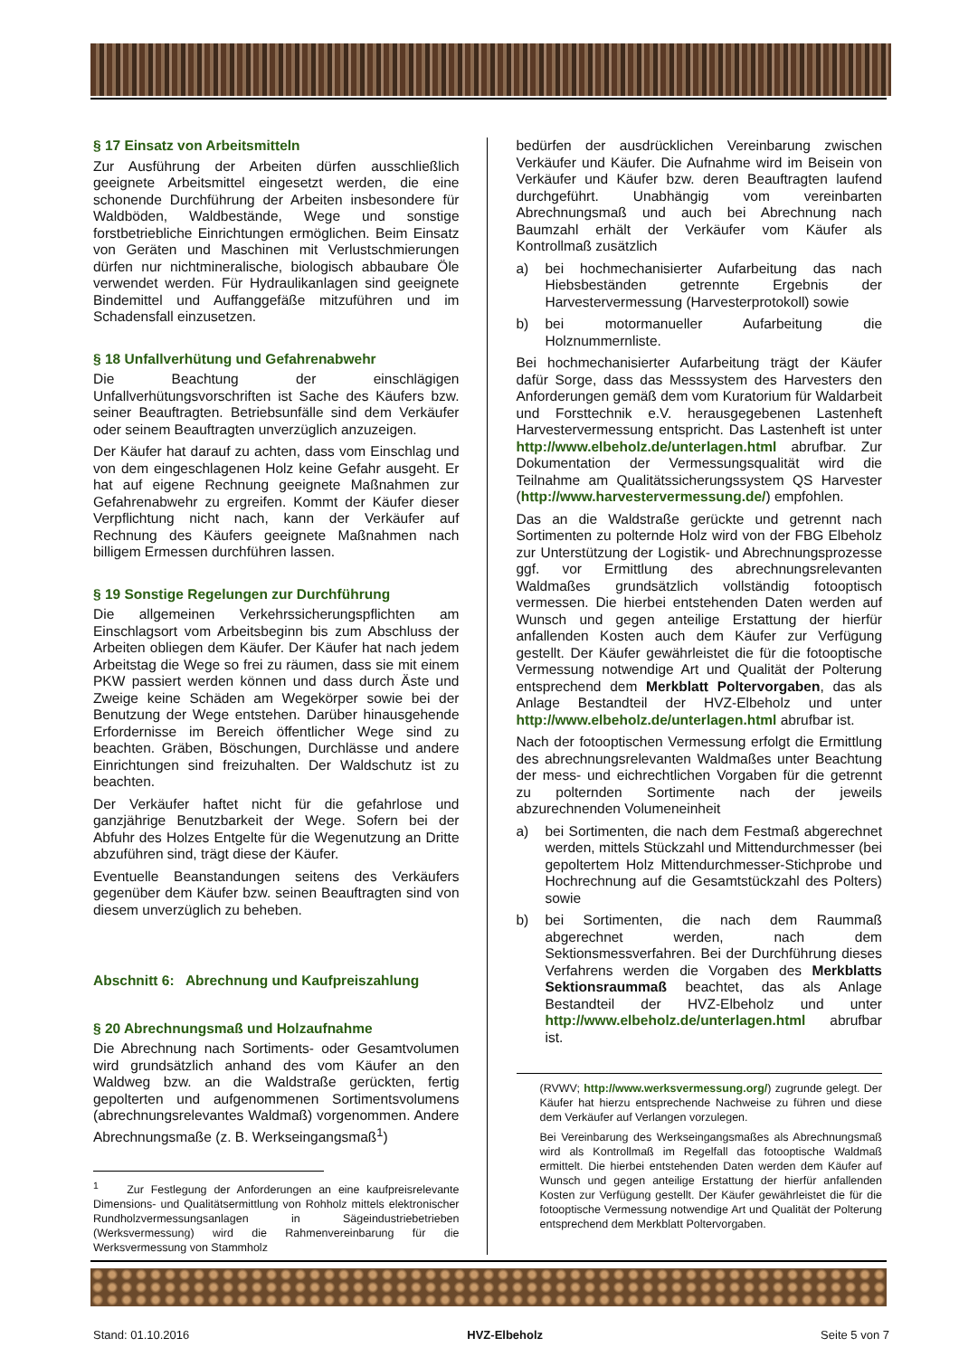§ 17 Einsatz von Arbeitsmitteln
Zur Ausführung der Arbeiten dürfen ausschließlich geeignete Arbeitsmittel eingesetzt werden, die eine schonende Durchführung der Arbeiten insbesondere für Waldböden, Waldbestände, Wege und sonstige forstbetriebliche Einrichtungen ermöglichen. Beim Einsatz von Geräten und Maschinen mit Verlustschmierungen dürfen nur nichtmineralische, biologisch abbaubare Öle verwendet werden. Für Hydraulikanlagen sind geeignete Bindemittel und Auffanggefäße mitzuführen und im Schadensfall einzusetzen.
§ 18 Unfallverhütung und Gefahrenabwehr
Die Beachtung der einschlägigen Unfallverhütungsvorschriften ist Sache des Käufers bzw. seiner Beauftragten. Betriebsunfälle sind dem Verkäufer oder seinem Beauftragten unverzüglich anzuzeigen.
Der Käufer hat darauf zu achten, dass vom Einschlag und von dem eingeschlagenen Holz keine Gefahr ausgeht. Er hat auf eigene Rechnung geeignete Maßnahmen zur Gefahrenabwehr zu ergreifen. Kommt der Käufer dieser Verpflichtung nicht nach, kann der Verkäufer auf Rechnung des Käufers geeignete Maßnahmen nach billigem Ermessen durchführen lassen.
§ 19 Sonstige Regelungen zur Durchführung
Die allgemeinen Verkehrssicherungspflichten am Einschlagsort vom Arbeitsbeginn bis zum Abschluss der Arbeiten obliegen dem Käufer. Der Käufer hat nach jedem Arbeitstag die Wege so frei zu räumen, dass sie mit einem PKW passiert werden können und dass durch Äste und Zweige keine Schäden am Wegekörper sowie bei der Benutzung der Wege entstehen. Darüber hinausgehende Erfordernisse im Bereich öffentlicher Wege sind zu beachten. Gräben, Böschungen, Durchlässe und andere Einrichtungen sind freizuhalten. Der Waldschutz ist zu beachten.
Der Verkäufer haftet nicht für die gefahrlose und ganzjährige Benutzbarkeit der Wege. Sofern bei der Abfuhr des Holzes Entgelte für die Wegenutzung an Dritte abzuführen sind, trägt diese der Käufer.
Eventuelle Beanstandungen seitens des Verkäufers gegenüber dem Käufer bzw. seinen Beauftragten sind von diesem unverzüglich zu beheben.
Abschnitt 6: Abrechnung und Kaufpreiszahlung
§ 20 Abrechnungsmaß und Holzaufnahme
Die Abrechnung nach Sortiments- oder Gesamtvolumen wird grundsätzlich anhand des vom Käufer an den Waldweg bzw. an die Waldstraße gerückten, fertig gepolterten und aufgenommenen Sortimentsvolumens (abrechnungsrelevantes Waldmaß) vorgenommen. Andere Abrechnungsmaße (z. B. Werkseingangsmaß<sup>1</sup>)
<sup>1</sup> Zur Festlegung der Anforderungen an eine kaufpreisrelevante Dimensions- und Qualitätsermittlung von Rohholz mittels elektronischer Rundholzvermessungsanlagen in Sägeindustriebetrieben (Werksvermessung) wird die Rahmenvereinbarung für die Werksvermessung von Stammholz
bedürfen der ausdrücklichen Vereinbarung zwischen Verkäufer und Käufer. Die Aufnahme wird im Beisein von Verkäufer und Käufer bzw. deren Beauftragten laufend durchgeführt. Unabhängig vom vereinbarten Abrechnungsmaß und auch bei Abrechnung nach Baumzahl erhält der Verkäufer vom Käufer als Kontrollmaß zusätzlich
a) bei hochmechanisierter Aufarbeitung das nach Hiebsbeständen getrennte Ergebnis der Harvestervermessung (Harvesterprotokoll) sowie
b) bei motormanueller Aufarbeitung die Holznummernliste.
Bei hochmechanisierter Aufarbeitung trägt der Käufer dafür Sorge, dass das Messsystem des Harvesters den Anforderungen gemäß dem vom Kuratorium für Waldarbeit und Forsttechnik e.V. herausgegebenen Lastenheft Harvestervermessung entspricht. Das Lastenheft ist unter http://www.elbeholz.de/unterlagen.html abrufbar. Zur Dokumentation der Vermessungsqualität wird die Teilnahme am Qualitätssicherungssystem QS Harvester (http://www.harvestervermessung.de/) empfohlen.
Das an die Waldstraße gerückte und getrennt nach Sortimenten zu polternde Holz wird von der FBG Elbeholz zur Unterstützung der Logistik- und Abrechnungsprozesse ggf. vor Ermittlung des abrechnungsrelevanten Waldmaßes grundsätzlich vollständig fotooptisch vermessen. Die hierbei entstehenden Daten werden auf Wunsch und gegen anteilige Erstattung der hierfür anfallenden Kosten auch dem Käufer zur Verfügung gestellt. Der Käufer gewährleistet die für die fotooptische Vermessung notwendige Art und Qualität der Polterung entsprechend dem Merkblatt Poltervorgaben, das als Anlage Bestandteil der HVZ-Elbeholz und unter http://www.elbeholz.de/unterlagen.html abrufbar ist.
Nach der fotooptischen Vermessung erfolgt die Ermittlung des abrechnungsrelevanten Waldmaßes unter Beachtung der mess- und eichrechtlichen Vorgaben für die getrennt zu polternden Sortimente nach der jeweils abzurechnenden Volumeneinheit
a) bei Sortimenten, die nach dem Festmaß abgerechnet werden, mittels Stückzahl und Mittendurchmesser (bei gepoltertem Holz Mittendurchmesser-Stichprobe und Hochrechnung auf die Gesamtstückzahl des Polters) sowie
b) bei Sortimenten, die nach dem Raummaß abgerechnet werden, nach dem Sektionsmessverfahren. Bei der Durchführung dieses Verfahrens werden die Vorgaben des Merkblatts Sektionsraummaß beachtet, das als Anlage Bestandteil der HVZ-Elbeholz und unter http://www.elbeholz.de/unterlagen.html abrufbar ist.
(RVWV; http://www.werksvermessung.org/) zugrunde gelegt. Der Käufer hat hierzu entsprechende Nachweise zu führen und diese dem Verkäufer auf Verlangen vorzulegen.
Bei Vereinbarung des Werkseingangsmaßes als Abrechnungsmaß wird als Kontrollmaß im Regelfall das fotooptische Waldmaß ermittelt. Die hierbei entstehenden Daten werden dem Käufer auf Wunsch und gegen anteilige Erstattung der hierfür anfallenden Kosten zur Verfügung gestellt. Der Käufer gewährleistet die für die fotooptische Vermessung notwendige Art und Qualität der Polterung entsprechend dem Merkblatt Poltervorgaben.
Stand: 01.10.2016 HVZ-Elbeholz Seite 5 von 7